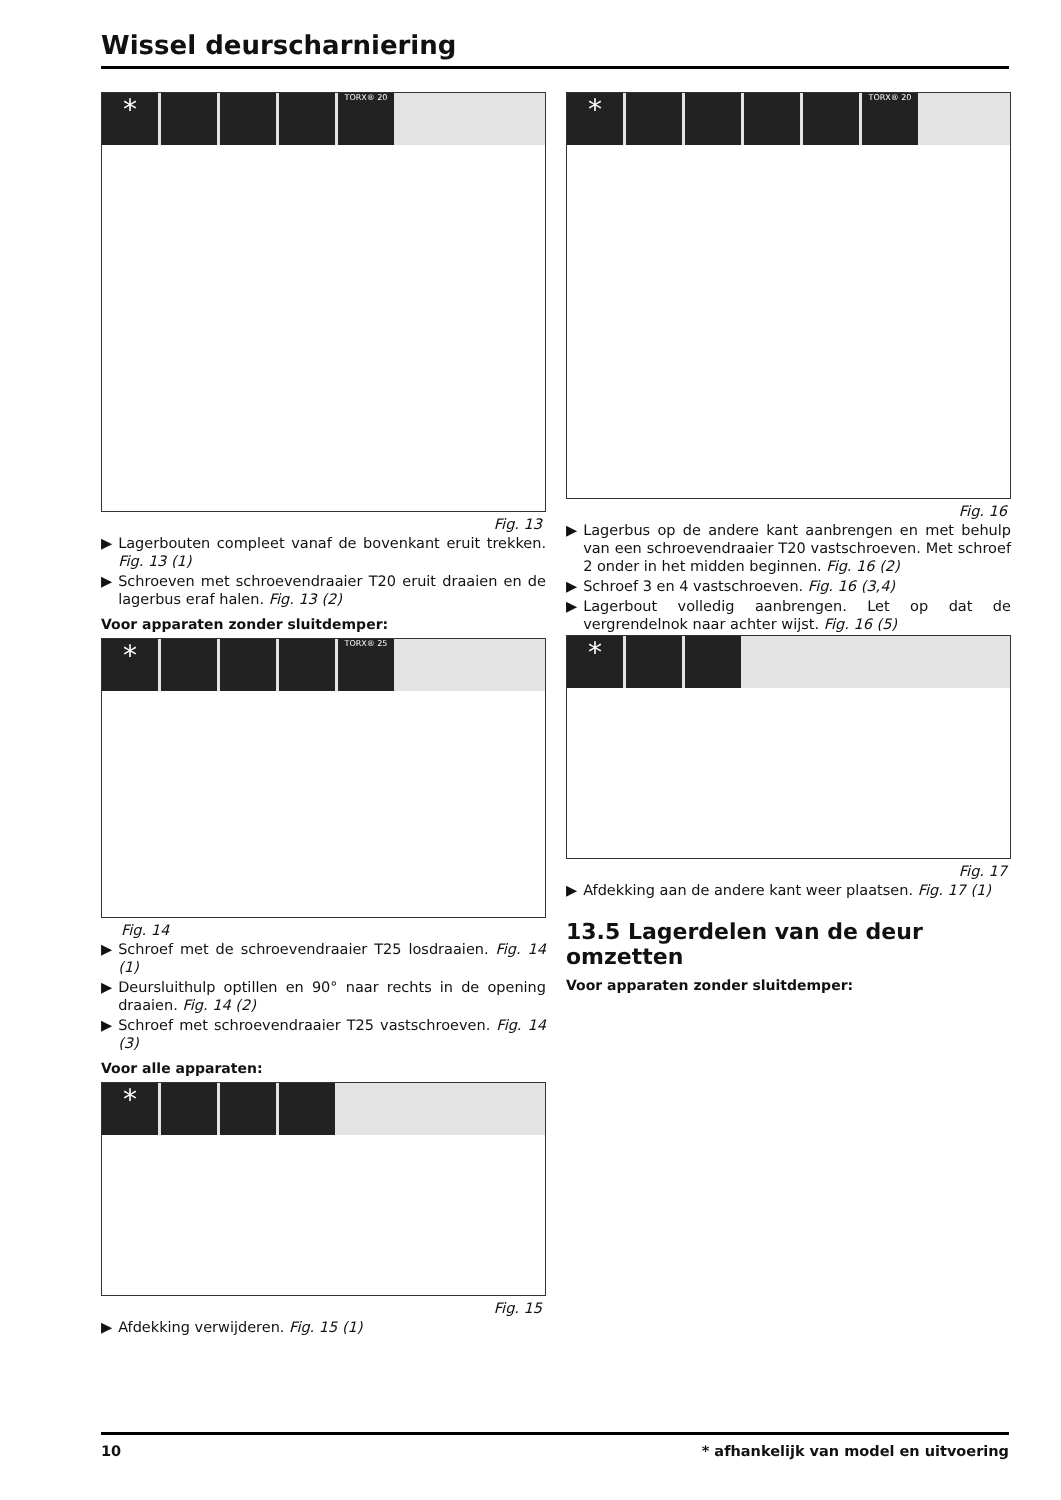Wissel deurscharniering
*
TORX® 20
Fig. 13
▶ Lagerbouten compleet vanaf de bovenkant eruit trekken. Fig. 13 (1)
▶ Schroeven met schroevendraaier T20 eruit draaien en de lagerbus eraf halen. Fig. 13 (2)
Voor apparaten zonder sluitdemper:
*
TORX® 25
Fig. 14
▶ Schroef met de schroevendraaier T25 losdraaien. Fig. 14 (1)
▶ Deursluithulp optillen en 90° naar rechts in de opening draaien. Fig. 14 (2)
▶ Schroef met schroevendraaier T25 vastschroeven. Fig. 14 (3)
Voor alle apparaten:
*
Fig. 15
▶ Afdekking verwijderen. Fig. 15 (1)
*
TORX® 20
Fig. 16
▶ Lagerbus op de andere kant aanbrengen en met behulp van een schroevendraaier T20 vastschroeven. Met schroef 2 onder in het midden beginnen. Fig. 16 (2)
▶ Schroef 3 en 4 vastschroeven. Fig. 16 (3,4)
▶ Lagerbout volledig aanbrengen. Let op dat de vergrendelnok naar achter wijst. Fig. 16 (5)
*
Fig. 17
▶ Afdekking aan de andere kant weer plaatsen. Fig. 17 (1)
13.5 Lagerdelen van de deur omzetten
Voor apparaten zonder sluitdemper:
10 * afhankelijk van model en uitvoering